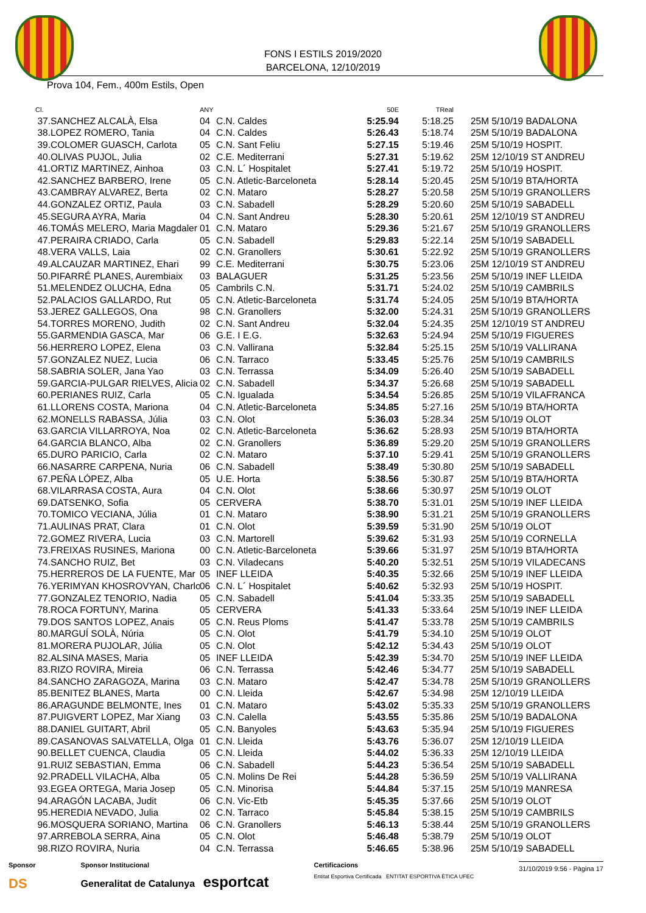FONS I ESTILS 2019/2020
BARCELONA, 12/10/2019
Prova 104, Fem., 400m Estils, Open
| Cl. | | ANY | | 50E | TReal | |
| --- | --- | --- | --- | --- | --- | --- |
| 37. | SANCHEZ ALCALÀ, Elsa | 04 | C.N. Caldes | 5:25.94 | 5:18.25 | 25M 5/10/19 BADALONA |
| 38. | LOPEZ ROMERO, Tania | 04 | C.N. Caldes | 5:26.43 | 5:18.74 | 25M 5/10/19 BADALONA |
| 39. | COLOMER GUASCH, Carlota | 05 | C.N. Sant Feliu | 5:27.15 | 5:19.46 | 25M 5/10/19 HOSPIT. |
| 40. | OLIVAS PUJOL, Julia | 02 | C.E. Mediterrani | 5:27.31 | 5:19.62 | 25M 12/10/19 ST ANDREU |
| 41. | ORTIZ MARTINEZ, Ainhoa | 03 | C.N. L´ Hospitalet | 5:27.41 | 5:19.72 | 25M 5/10/19 HOSPIT. |
| 42. | SANCHEZ BARBERO, Irene | 05 | C.N. Atletic-Barceloneta | 5:28.14 | 5:20.45 | 25M 5/10/19 BTA/HORTA |
| 43. | CAMBRAY ALVAREZ, Berta | 02 | C.N. Mataro | 5:28.27 | 5:20.58 | 25M 5/10/19 GRANOLLERS |
| 44. | GONZALEZ ORTIZ, Paula | 03 | C.N. Sabadell | 5:28.29 | 5:20.60 | 25M 5/10/19 SABADELL |
| 45. | SEGURA AYRA, Maria | 04 | C.N. Sant Andreu | 5:28.30 | 5:20.61 | 25M 12/10/19 ST ANDREU |
| 46. | TOMÁS MELERO, Maria Magdaler | 01 | C.N. Mataro | 5:29.36 | 5:21.67 | 25M 5/10/19 GRANOLLERS |
| 47. | PERAIRA CRIADO, Carla | 05 | C.N. Sabadell | 5:29.83 | 5:22.14 | 25M 5/10/19 SABADELL |
| 48. | VERA VALLS, Laia | 02 | C.N. Granollers | 5:30.61 | 5:22.92 | 25M 5/10/19 GRANOLLERS |
| 49. | ALCAUZAR MARTINEZ, Ehari | 99 | C.E. Mediterrani | 5:30.75 | 5:23.06 | 25M 12/10/19 ST ANDREU |
| 50. | PIFARRÉ PLANES, Aurembiaix | 03 | BALAGUER | 5:31.25 | 5:23.56 | 25M 5/10/19 INEF LLEIDA |
| 51. | MELENDEZ OLUCHA, Edna | 05 | Cambrils C.N. | 5:31.71 | 5:24.02 | 25M 5/10/19 CAMBRILS |
| 52. | PALACIOS GALLARDO, Rut | 05 | C.N. Atletic-Barceloneta | 5:31.74 | 5:24.05 | 25M 5/10/19 BTA/HORTA |
| 53. | JEREZ GALLEGOS, Ona | 98 | C.N. Granollers | 5:32.00 | 5:24.31 | 25M 5/10/19 GRANOLLERS |
| 54. | TORRES MORENO, Judith | 02 | C.N. Sant Andreu | 5:32.04 | 5:24.35 | 25M 12/10/19 ST ANDREU |
| 55. | GARMENDIA GASCA, Mar | 06 | G.E. I E.G. | 5:32.63 | 5:24.94 | 25M 5/10/19 FIGUERES |
| 56. | HERRERO LOPEZ, Elena | 03 | C.N. Vallirana | 5:32.84 | 5:25.15 | 25M 5/10/19 VALLIRANA |
| 57. | GONZALEZ NUEZ, Lucia | 06 | C.N. Tarraco | 5:33.45 | 5:25.76 | 25M 5/10/19 CAMBRILS |
| 58. | SABRIA SOLER, Jana Yao | 03 | C.N. Terrassa | 5:34.09 | 5:26.40 | 25M 5/10/19 SABADELL |
| 59. | GARCIA-PULGAR RIELVES, Alicia | 02 | C.N. Sabadell | 5:34.37 | 5:26.68 | 25M 5/10/19 SABADELL |
| 60. | PERIANES RUIZ, Carla | 05 | C.N. Igualada | 5:34.54 | 5:26.85 | 25M 5/10/19 VILAFRANCA |
| 61. | LLORENS COSTA, Mariona | 04 | C.N. Atletic-Barceloneta | 5:34.85 | 5:27.16 | 25M 5/10/19 BTA/HORTA |
| 62. | MONELLS RABASSA, Júlia | 03 | C.N. Olot | 5:36.03 | 5:28.34 | 25M 5/10/19 OLOT |
| 63. | GARCIA VILLARROYA, Noa | 02 | C.N. Atletic-Barceloneta | 5:36.62 | 5:28.93 | 25M 5/10/19 BTA/HORTA |
| 64. | GARCIA BLANCO, Alba | 02 | C.N. Granollers | 5:36.89 | 5:29.20 | 25M 5/10/19 GRANOLLERS |
| 65. | DURO PARICIO, Carla | 02 | C.N. Mataro | 5:37.10 | 5:29.41 | 25M 5/10/19 GRANOLLERS |
| 66. | NASARRE CARPENA, Nuria | 06 | C.N. Sabadell | 5:38.49 | 5:30.80 | 25M 5/10/19 SABADELL |
| 67. | PEÑA LÓPEZ, Alba | 05 | U.E. Horta | 5:38.56 | 5:30.87 | 25M 5/10/19 BTA/HORTA |
| 68. | VILARRASA COSTA, Aura | 04 | C.N. Olot | 5:38.66 | 5:30.97 | 25M 5/10/19 OLOT |
| 69. | DATSENKO, Sofia | 05 | CERVERA | 5:38.70 | 5:31.01 | 25M 5/10/19 INEF LLEIDA |
| 70. | TOMICO VECIANA, Júlia | 01 | C.N. Mataro | 5:38.90 | 5:31.21 | 25M 5/10/19 GRANOLLERS |
| 71. | AULINAS PRAT, Clara | 01 | C.N. Olot | 5:39.59 | 5:31.90 | 25M 5/10/19 OLOT |
| 72. | GOMEZ RIVERA, Lucia | 03 | C.N. Martorell | 5:39.62 | 5:31.93 | 25M 5/10/19 CORNELLA |
| 73. | FREIXAS RUSINES, Mariona | 00 | C.N. Atletic-Barceloneta | 5:39.66 | 5:31.97 | 25M 5/10/19 BTA/HORTA |
| 74. | SANCHO RUIZ, Bet | 03 | C.N. Viladecans | 5:40.20 | 5:32.51 | 25M 5/10/19 VILADECANS |
| 75. | HERREROS DE LA FUENTE, Mar | 05 | INEF LLEIDA | 5:40.35 | 5:32.66 | 25M 5/10/19 INEF LLEIDA |
| 76. | YERIMYAN KHOSROVYAN, Charlo | 06 | C.N. L´ Hospitalet | 5:40.62 | 5:32.93 | 25M 5/10/19 HOSPIT. |
| 77. | GONZALEZ TENORIO, Nadia | 05 | C.N. Sabadell | 5:41.04 | 5:33.35 | 25M 5/10/19 SABADELL |
| 78. | ROCA FORTUNY, Marina | 05 | CERVERA | 5:41.33 | 5:33.64 | 25M 5/10/19 INEF LLEIDA |
| 79. | DOS SANTOS LOPEZ, Anais | 05 | C.N. Reus Ploms | 5:41.47 | 5:33.78 | 25M 5/10/19 CAMBRILS |
| 80. | MARGUÍ SOLÀ, Núria | 05 | C.N. Olot | 5:41.79 | 5:34.10 | 25M 5/10/19 OLOT |
| 81. | MORERA PUJOLAR, Júlia | 05 | C.N. Olot | 5:42.12 | 5:34.43 | 25M 5/10/19 OLOT |
| 82. | ALSINA MASES, Maria | 05 | INEF LLEIDA | 5:42.39 | 5:34.70 | 25M 5/10/19 INEF LLEIDA |
| 83. | RIZO ROVIRA, Mireia | 06 | C.N. Terrassa | 5:42.46 | 5:34.77 | 25M 5/10/19 SABADELL |
| 84. | SANCHO ZARAGOZA, Marina | 03 | C.N. Mataro | 5:42.47 | 5:34.78 | 25M 5/10/19 GRANOLLERS |
| 85. | BENITEZ BLANES, Marta | 00 | C.N. Lleida | 5:42.67 | 5:34.98 | 25M 12/10/19 LLEIDA |
| 86. | ARAGUNDE BELMONTE, Ines | 01 | C.N. Mataro | 5:43.02 | 5:35.33 | 25M 5/10/19 GRANOLLERS |
| 87. | PUIGVERT LOPEZ, Mar Xiang | 03 | C.N. Calella | 5:43.55 | 5:35.86 | 25M 5/10/19 BADALONA |
| 88. | DANIEL GUITART, Abril | 05 | C.N. Banyoles | 5:43.63 | 5:35.94 | 25M 5/10/19 FIGUERES |
| 89. | CASANOVAS SALVATELLA, Olga | 01 | C.N. Lleida | 5:43.76 | 5:36.07 | 25M 12/10/19 LLEIDA |
| 90. | BELLET CUENCA, Claudia | 05 | C.N. Lleida | 5:44.02 | 5:36.33 | 25M 12/10/19 LLEIDA |
| 91. | RUIZ SEBASTIAN, Emma | 06 | C.N. Sabadell | 5:44.23 | 5:36.54 | 25M 5/10/19 SABADELL |
| 92. | PRADELL VILACHA, Alba | 05 | C.N. Molins De Rei | 5:44.28 | 5:36.59 | 25M 5/10/19 VALLIRANA |
| 93. | EGEA ORTEGA, Maria Josep | 05 | C.N. Minorisa | 5:44.84 | 5:37.15 | 25M 5/10/19 MANRESA |
| 94. | ARAGÓN LACABA, Judit | 06 | C.N. Vic-Etb | 5:45.35 | 5:37.66 | 25M 5/10/19 OLOT |
| 95. | HEREDIA NEVADO, Julia | 02 | C.N. Tarraco | 5:45.84 | 5:38.15 | 25M 5/10/19 CAMBRILS |
| 96. | MOSQUERA SORIANO, Martina | 06 | C.N. Granollers | 5:46.13 | 5:38.44 | 25M 5/10/19 GRANOLLERS |
| 97. | ARREBOLA SERRA, Aina | 05 | C.N. Olot | 5:46.48 | 5:38.79 | 25M 5/10/19 OLOT |
| 98. | RIZO ROVIRA, Nuria | 04 | C.N. Terrassa | 5:46.65 | 5:38.96 | 25M 5/10/19 SABADELL |
Sponsor
DS
Sponsor Institucional
Generalitat de Catalunya esportcat
Certificacions
Entitat Esportiva Certificada ENTITAT ESPORTIVA ÈTICA UFEC
31/10/2019 9:56 - Pàgina 17